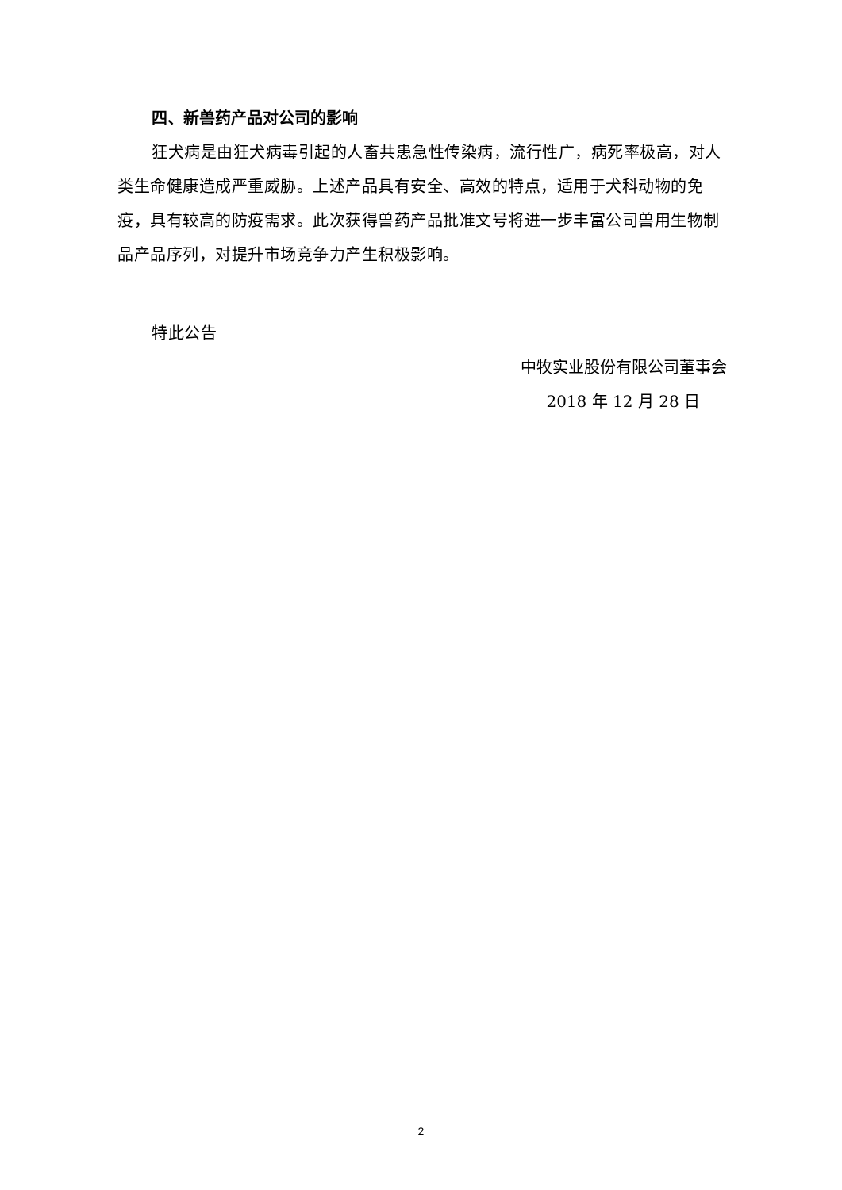四、新兽药产品对公司的影响
狂犬病是由狂犬病毒引起的人畜共患急性传染病，流行性广，病死率极高，对人类生命健康造成严重威胁。上述产品具有安全、高效的特点，适用于犬科动物的免疫，具有较高的防疫需求。此次获得兽药产品批准文号将进一步丰富公司兽用生物制品产品序列，对提升市场竞争力产生积极影响。
特此公告
中牧实业股份有限公司董事会
2018 年 12 月 28 日
2